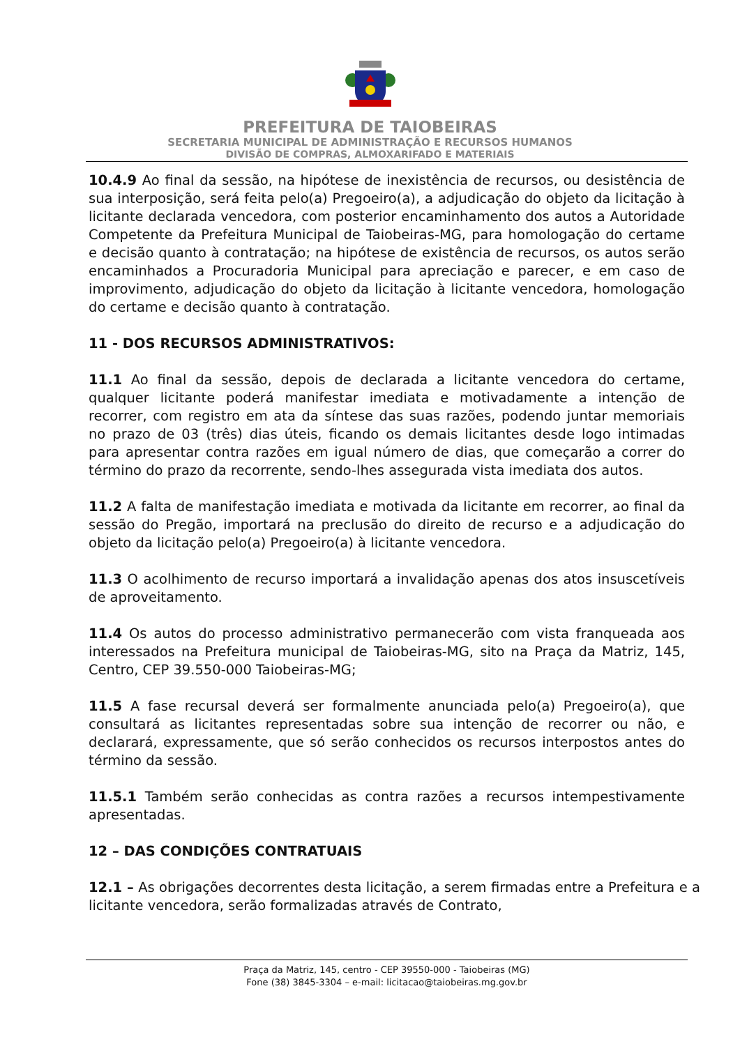PREFEITURA DE TAIOBEIRAS
SECRETARIA MUNICIPAL DE ADMINISTRAÇÃO E RECURSOS HUMANOS
DIVISÃO DE COMPRAS, ALMOXARIFADO E MATERIAIS
10.4.9 Ao final da sessão, na hipótese de inexistência de recursos, ou desistência de sua interposição, será feita pelo(a) Pregoeiro(a), a adjudicação do objeto da licitação à licitante declarada vencedora, com posterior encaminhamento dos autos a Autoridade Competente da Prefeitura Municipal de Taiobeiras-MG, para homologação do certame e decisão quanto à contratação; na hipótese de existência de recursos, os autos serão encaminhados a Procuradoria Municipal para apreciação e parecer, e em caso de improvimento, adjudicação do objeto da licitação à licitante vencedora, homologação do certame e decisão quanto à contratação.
11 - DOS RECURSOS ADMINISTRATIVOS:
11.1 Ao final da sessão, depois de declarada a licitante vencedora do certame, qualquer licitante poderá manifestar imediata e motivadamente a intenção de recorrer, com registro em ata da síntese das suas razões, podendo juntar memoriais no prazo de 03 (três) dias úteis, ficando os demais licitantes desde logo intimadas para apresentar contra razões em igual número de dias, que começarão a correr do término do prazo da recorrente, sendo-lhes assegurada vista imediata dos autos.
11.2 A falta de manifestação imediata e motivada da licitante em recorrer, ao final da sessão do Pregão, importará na preclusão do direito de recurso e a adjudicação do objeto da licitação pelo(a) Pregoeiro(a) à licitante vencedora.
11.3 O acolhimento de recurso importará a invalidação apenas dos atos insuscetíveis de aproveitamento.
11.4 Os autos do processo administrativo permanecerão com vista franqueada aos interessados na Prefeitura municipal de Taiobeiras-MG, sito na Praça da Matriz, 145, Centro, CEP 39.550-000 Taiobeiras-MG;
11.5 A fase recursal deverá ser formalmente anunciada pelo(a) Pregoeiro(a), que consultará as licitantes representadas sobre sua intenção de recorrer ou não, e declarará, expressamente, que só serão conhecidos os recursos interpostos antes do término da sessão.
11.5.1 Também serão conhecidas as contra razões a recursos intempestivamente apresentadas.
12 – DAS CONDIÇÕES CONTRATUAIS
12.1 – As obrigações decorrentes desta licitação, a serem firmadas entre a Prefeitura e a licitante vencedora, serão formalizadas através de Contrato,
Praça da Matriz, 145, centro - CEP 39550-000 - Taiobeiras (MG)
Fone (38) 3845-3304 – e-mail: licitacao@taiobeiras.mg.gov.br